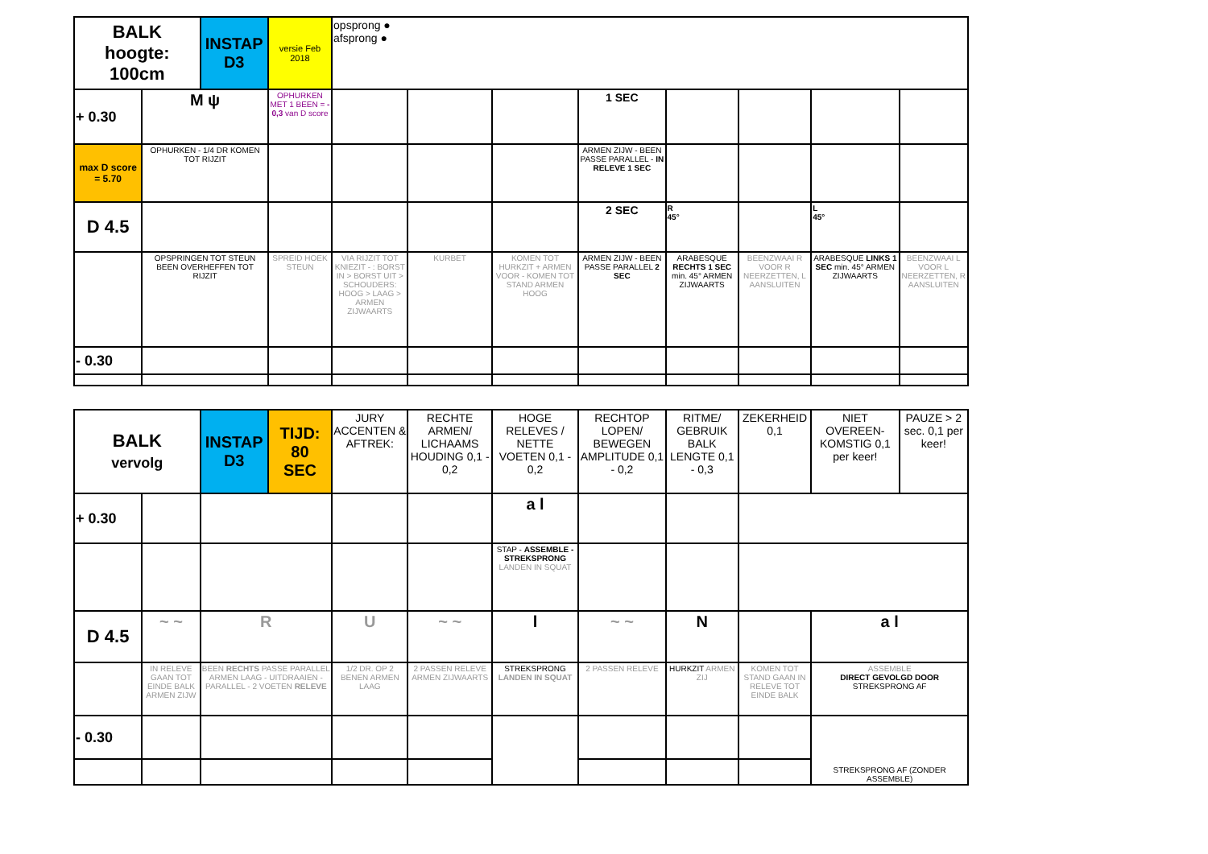| BALK hoogte: 100cm | | INSTAP D3 | versie Feb 2018 | opsprong ● afsprong ● | | | | | | | |
| + 0.30 | M ψ | | OPHURKEN MET 1 BEEN = - 0,3 van D score | | | | 1 SEC | | | | |
| max D score = 5.70 | OPHURKEN - 1/4 DR KOMEN TOT RIJZIT | | | | | | ARMEN ZIJW - BEEN PASSE PARALLEL - IN RELEVE 1 SEC | | | | |
| D 4.5 | | | | | | | 2 SEC | R 45° | | L 45° | |
| | OPSPRINGEN TOT STEUN BEEN OVERHEFFEN TOT RIJZIT | | SPREID HOEK STEUN | VIA RIJZIT TOT KNIEZIT - : BORST IN > BORST UIT > SCHOUDERS: HOOG > LAAG > ARMEN ZIJWAARTS | KURBET | KOMEN TOT HURKZIT + ARMEN VOOR - KOMEN TOT STAND ARMEN HOOG | ARMEN ZIJW - BEEN PASSE PARALLEL 2 SEC | ARABESQUE RECHTS 1 SEC min. 45° ARMEN ZIJWAARTS | BEENZWAAI R VOOR R NEERZETTEN, L AANSLUITEN | ARABESQUE LINKS 1 SEC min. 45° ARMEN ZIJWAARTS | BEENZWAAI L VOOR L NEERZETTEN, R AANSLUITEN |
| - 0.30 | | | | | | | | | | | |
| BALK vervolg | | INSTAP D3 | TIJD: 80 SEC | JURY ACCENTEN & AFTREK: | RECHTE ARMEN/ LICHAAMS HOUDING 0,1 - 0,2 | HOGE RELEVES / NETTE VOETEN 0,1 - 0,2 | RECHTOP LOPEN/ BEWEGEN AMPLITUDE 0,1 - 0,2 | RITME/ GEBRUIK BALK LENGTE 0,1 - 0,3 | ZEKERHEID 0,1 | NIET OVEREEN-KOMSTIG 0,1 per keer! | PAUZE > 2 sec. 0,1 per keer! |
| + 0.30 | | | | | | a l | | | | | |
| | | | | | | STAP - ASSEMBLE - STREKSPRONG LANDEN IN SQUAT | | | | | |
| D 4.5 | ~ ~ | R | | U | ~ ~ | l | ~ ~ | N | | a l | |
| | IN RELEVE GAAN TOT EINDE BALK ARMEN ZIJW | BEEN RECHTS PASSE PARALLEL ARMEN LAAG - UITDRAAIEN - PARALLEL - 2 VOETEN RELEVE | | 1/2 DR. OP 2 BENEN ARMEN LAAG | 2 PASSEN RELEVE ARMEN ZIJWAARTS | STREKSPRONG LANDEN IN SQUAT | 2 PASSEN RELEVE | HURKZIT ARMEN ZIJ | KOMEN TOT STAND GAAN IN RELEVE TOT EINDE BALK | ASSEMBLE DIRECT GEVOLGD DOOR STREKSPRONG AF | |
| - 0.30 | | | | | | | | | | STREKSPRONG AF (ZONDER ASSEMBLE) | |